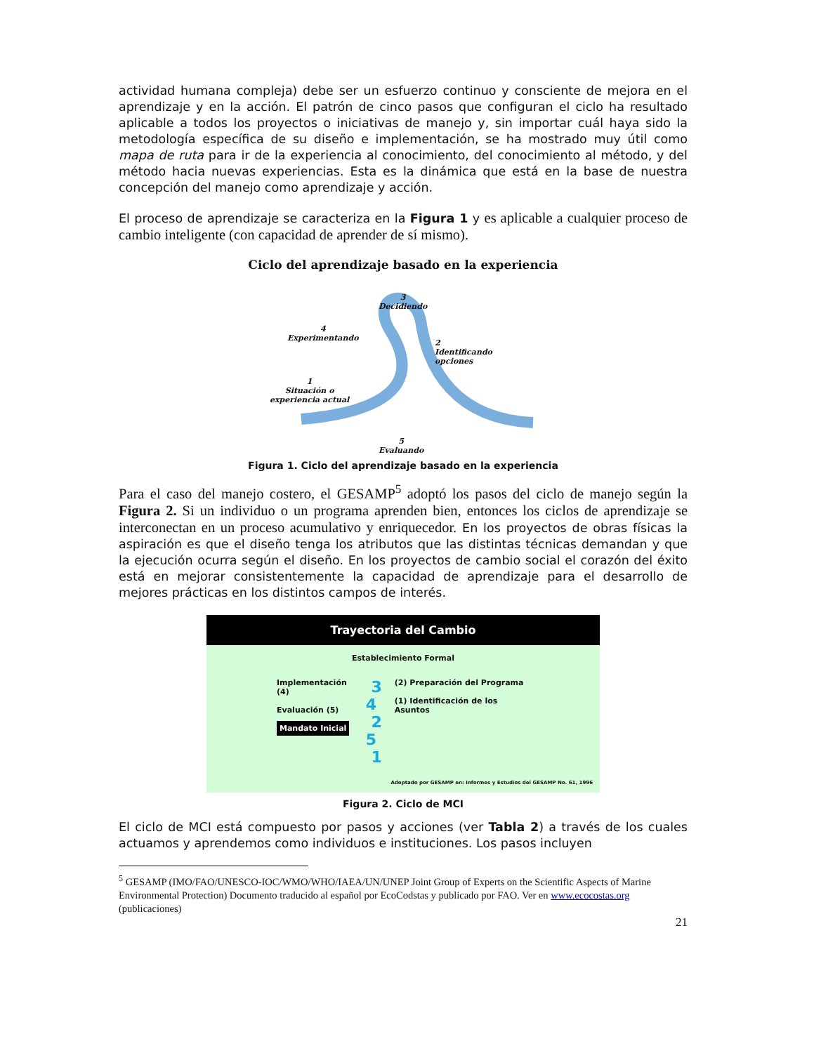actividad humana compleja) debe ser un esfuerzo continuo y consciente de mejora en el aprendizaje y en la acción. El patrón de cinco pasos que configuran el ciclo ha resultado aplicable a todos los proyectos o iniciativas de manejo y, sin importar cuál haya sido la metodología específica de su diseño e implementación, se ha mostrado muy útil como mapa de ruta para ir de la experiencia al conocimiento, del conocimiento al método, y del método hacia nuevas experiencias. Esta es la dinámica que está en la base de nuestra concepción del manejo como aprendizaje y acción.
El proceso de aprendizaje se caracteriza en la Figura 1 y es aplicable a cualquier proceso de cambio inteligente (con capacidad de aprender de sí mismo).
Ciclo del aprendizaje basado en la experiencia
3
Decidiendo
4
Experimentando
2
Identificando
opciones
1
Situación o
experiencia actual
5
Evaluando
Figura 1. Ciclo del aprendizaje basado en la experiencia
Para el caso del manejo costero, el GESAMP<sup>5</sup> adoptó los pasos del ciclo de manejo según la Figura 2. Si un individuo o un programa aprenden bien, entonces los ciclos de aprendizaje se interconectan en un proceso acumulativo y enriquecedor. En los proyectos de obras físicas la aspiración es que el diseño tenga los atributos que las distintas técnicas demandan y que la ejecución ocurra según el diseño. En los proyectos de cambio social el corazón del éxito está en mejorar consistentemente la capacidad de aprendizaje para el desarrollo de mejores prácticas en los distintos campos de interés.
Trayectoria del Cambio
Establecimiento Formal
Implementación (4)
Evaluación (5)
Mandato Inicial
3
4 2
5 1
(2) Preparación del Programa
(1) Identificación de los Asuntos
Adoptado por GESAMP en: Informes y Estudios del GESAMP No. 61, 1996
Figura 2. Ciclo de MCI
El ciclo de MCI está compuesto por pasos y acciones (ver Tabla 2) a través de los cuales actuamos y aprendemos como individuos e instituciones. Los pasos incluyen
<sup>5</sup> GESAMP (IMO/FAO/UNESCO-IOC/WMO/WHO/IAEA/UN/UNEP Joint Group of Experts on the Scientific Aspects of Marine Environmental Protection) Documento traducido al español por EcoCodstas y publicado por FAO. Ver en www.ecocostas.org (publicaciones)
21